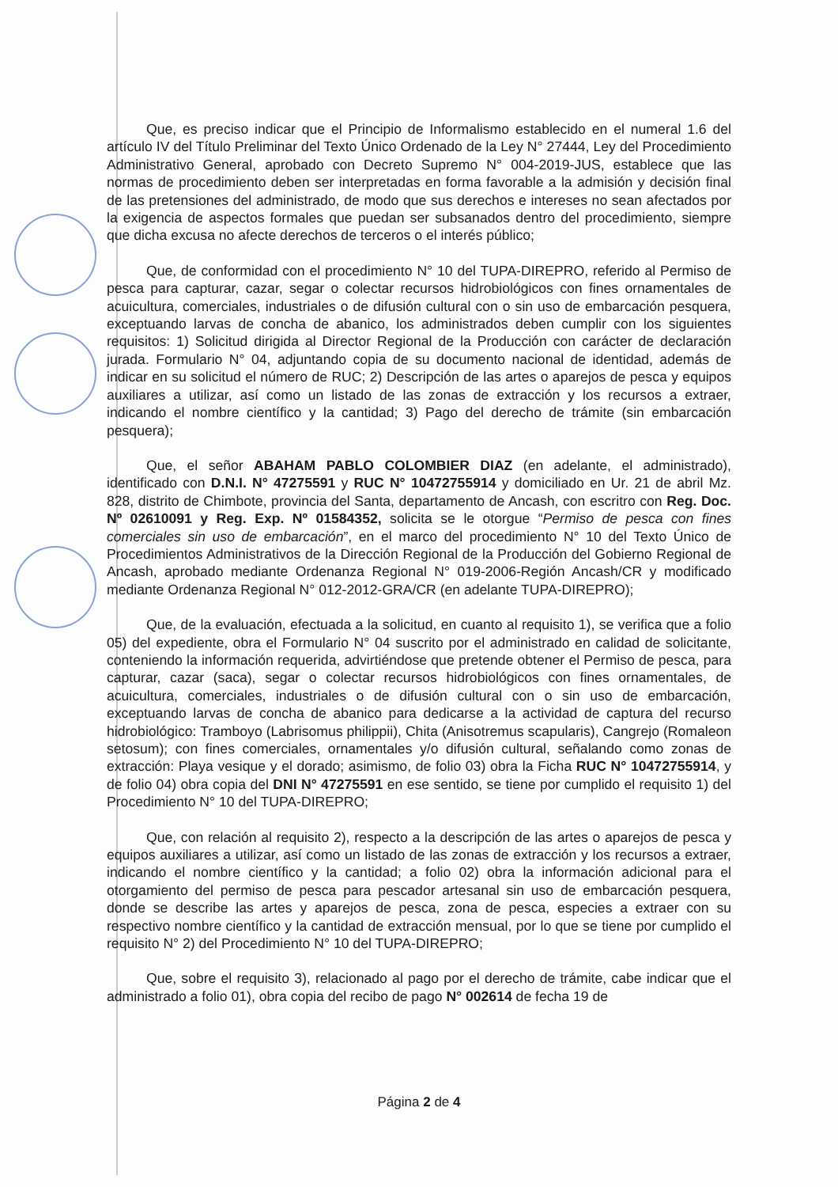Que, es preciso indicar que el Principio de Informalismo establecido en el numeral 1.6 del artículo IV del Título Preliminar del Texto Único Ordenado de la Ley N° 27444, Ley del Procedimiento Administrativo General, aprobado con Decreto Supremo N° 004-2019-JUS, establece que las normas de procedimiento deben ser interpretadas en forma favorable a la admisión y decisión final de las pretensiones del administrado, de modo que sus derechos e intereses no sean afectados por la exigencia de aspectos formales que puedan ser subsanados dentro del procedimiento, siempre que dicha excusa no afecte derechos de terceros o el interés público;
Que, de conformidad con el procedimiento N° 10 del TUPA-DIREPRO, referido al Permiso de pesca para capturar, cazar, segar o colectar recursos hidrobiológicos con fines ornamentales de acuicultura, comerciales, industriales o de difusión cultural con o sin uso de embarcación pesquera, exceptuando larvas de concha de abanico, los administrados deben cumplir con los siguientes requisitos: 1) Solicitud dirigida al Director Regional de la Producción con carácter de declaración jurada. Formulario N° 04, adjuntando copia de su documento nacional de identidad, además de indicar en su solicitud el número de RUC; 2) Descripción de las artes o aparejos de pesca y equipos auxiliares a utilizar, así como un listado de las zonas de extracción y los recursos a extraer, indicando el nombre científico y la cantidad; 3) Pago del derecho de trámite (sin embarcación pesquera);
Que, el señor ABAHAM PABLO COLOMBIER DIAZ (en adelante, el administrado), identificado con D.N.I. N° 47275591 y RUC N° 10472755914 y domiciliado en Ur. 21 de abril Mz. 828, distrito de Chimbote, provincia del Santa, departamento de Ancash, con escritro con Reg. Doc. Nº 02610091 y Reg. Exp. Nº 01584352, solicita se le otorgue “Permiso de pesca con fines comerciales sin uso de embarcación”, en el marco del procedimiento N° 10 del Texto Único de Procedimientos Administrativos de la Dirección Regional de la Producción del Gobierno Regional de Ancash, aprobado mediante Ordenanza Regional N° 019-2006-Región Ancash/CR y modificado mediante Ordenanza Regional N° 012-2012-GRA/CR (en adelante TUPA-DIREPRO);
Que, de la evaluación, efectuada a la solicitud, en cuanto al requisito 1), se verifica que a folio 05) del expediente, obra el Formulario N° 04 suscrito por el administrado en calidad de solicitante, conteniendo la información requerida, advirtiéndose que pretende obtener el Permiso de pesca, para capturar, cazar (saca), segar o colectar recursos hidrobiológicos con fines ornamentales, de acuicultura, comerciales, industriales o de difusión cultural con o sin uso de embarcación, exceptuando larvas de concha de abanico para dedicarse a la actividad de captura del recurso hidrobiológico: Tramboyo (Labrisomus philippii), Chita (Anisotremus scapularis), Cangrejo (Romaleon setosum); con fines comerciales, ornamentales y/o difusión cultural, señalando como zonas de extracción: Playa vesique y el dorado; asimismo, de folio 03) obra la Ficha RUC N° 10472755914, y de folio 04) obra copia del DNI N° 47275591 en ese sentido, se tiene por cumplido el requisito 1) del Procedimiento N° 10 del TUPA-DIREPRO;
Que, con relación al requisito 2), respecto a la descripción de las artes o aparejos de pesca y equipos auxiliares a utilizar, así como un listado de las zonas de extracción y los recursos a extraer, indicando el nombre científico y la cantidad; a folio 02) obra la información adicional para el otorgamiento del permiso de pesca para pescador artesanal sin uso de embarcación pesquera, donde se describe las artes y aparejos de pesca, zona de pesca, especies a extraer con su respectivo nombre científico y la cantidad de extracción mensual, por lo que se tiene por cumplido el requisito N° 2) del Procedimiento N° 10 del TUPA-DIREPRO;
Que, sobre el requisito 3), relacionado al pago por el derecho de trámite, cabe indicar que el administrado a folio 01), obra copia del recibo de pago N° 002614 de fecha 19 de
Página 2 de 4